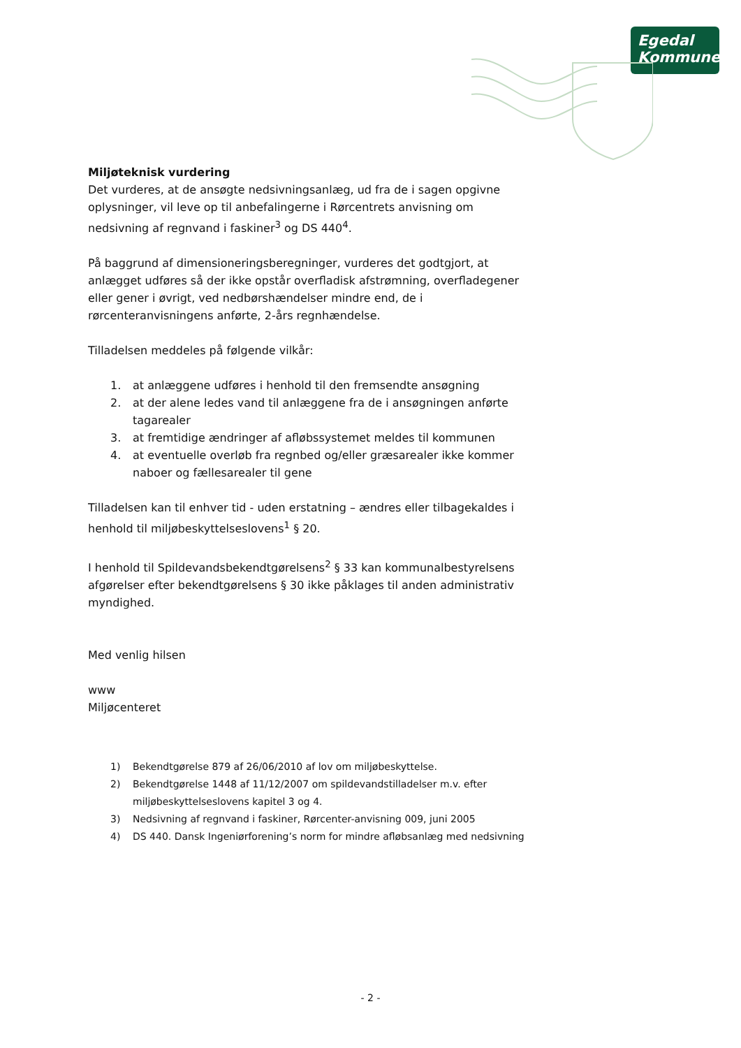Egedal
Kommune
Miljøteknisk vurdering
Det vurderes, at de ansøgte nedsivningsanlæg, ud fra de i sagen opgivne oplysninger, vil leve op til anbefalingerne i Rørcentrets anvisning om nedsivning af regnvand i faskiner<sup>3</sup> og DS 440<sup>4</sup>.
På baggrund af dimensioneringsberegninger, vurderes det godtgjort, at anlægget udføres så der ikke opstår overfladisk afstrømning, overfladegener eller gener i øvrigt, ved nedbørshændelser mindre end, de i rørcenteranvisningens anførte, 2-års regnhændelse.
Tilladelsen meddeles på følgende vilkår:
1. at anlæggene udføres i henhold til den fremsendte ansøgning
2. at der alene ledes vand til anlæggene fra de i ansøgningen anførte tagarealer
3. at fremtidige ændringer af afløbssystemet meldes til kommunen
4. at eventuelle overløb fra regnbed og/eller græsarealer ikke kommer naboer og fællesarealer til gene
Tilladelsen kan til enhver tid - uden erstatning – ændres eller tilbagekaldes i henhold til miljøbeskyttelseslovens<sup>1</sup> § 20.
I henhold til Spildevandsbekendtgørelsens<sup>2</sup> § 33 kan kommunalbestyrelsens afgørelser efter bekendtgørelsens § 30 ikke påklages til anden administrativ myndighed.
Med venlig hilsen
www
Miljøcenteret
1) Bekendtgørelse 879 af 26/06/2010 af lov om miljøbeskyttelse.
2) Bekendtgørelse 1448 af 11/12/2007 om spildevandstilladelser m.v. efter miljøbeskyttelseslovens kapitel 3 og 4.
3) Nedsivning af regnvand i faskiner, Rørcenter-anvisning 009, juni 2005
4) DS 440. Dansk Ingeniørforening’s norm for mindre afløbsanlæg med nedsivning
- 2 -